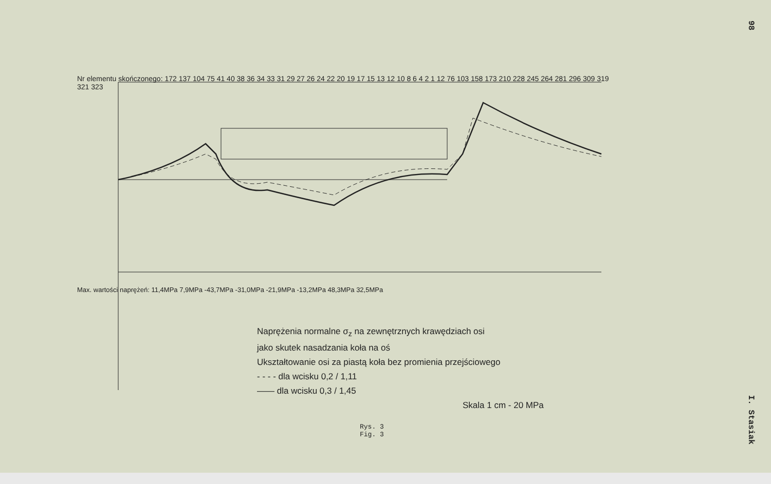Nr elementu skończonego: 172 137 104 75 41 40 38 36 34 33 31 29 27 26 24 22 20 19 17 15 13 12 10 8 6 4 2 1 12 76 103 158 173 210 228 245 264 281 296 309 319 321 323
Max. wartości naprężeń: 11,4MPa 7,9MPa -43,7MPa -31,0MPa -21,9MPa -13,2MPa 48,3MPa 32,5MPa
Naprężenia normalne σ<sub>z</sub> na zewnętrznych krawędziach osi
jako skutek nasadzania koła na oś
Ukształtowanie osi za piastą koła bez promienia przejściowego
- - - - dla wcisku 0,2 / 1,11
—— dla wcisku 0,3 / 1,45
Skala 1 cm - 20 MPa
Rys. 3
Fig. 3
98 I. Stasiak